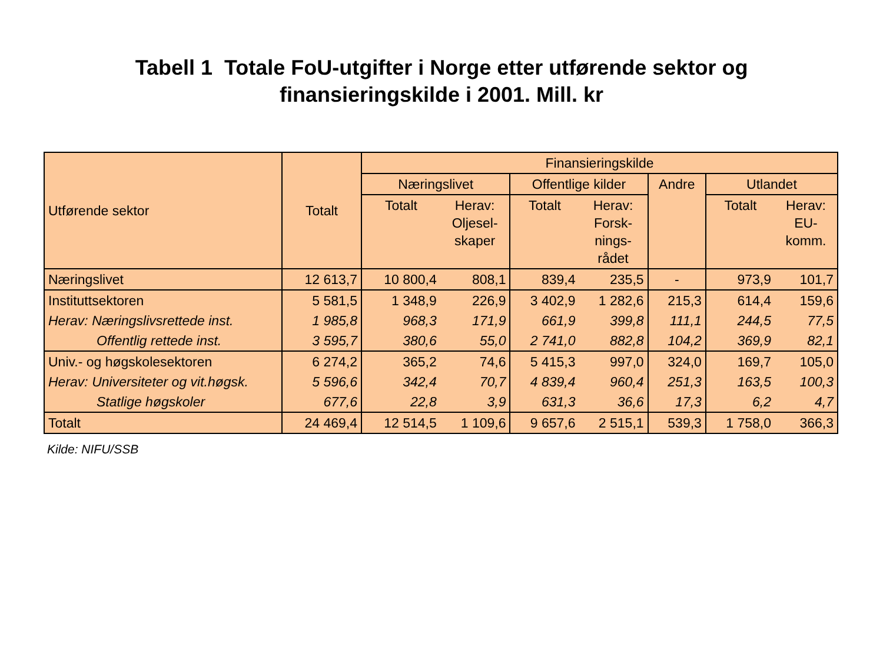Tabell 1 Totale FoU-utgifter i Norge etter utførende sektor og
finansieringskilde i 2001. Mill. kr
| Utførende sektor | Totalt | Finansieringskilde | | | | | | |
| --- | --- | --- | --- | --- | --- | --- | --- | --- |
| | | Næringslivet | | Offentlige kilder | | Andre | Utlandet | |
| | | Totalt | Herav: Oljesel- skaper | Totalt | Herav: Forsk- nings- rådet | | Totalt | Herav: EU- komm. |
| Næringslivet | 12 613,7 | 10 800,4 | 808,1 | 839,4 | 235,5 | - | 973,9 | 101,7 |
| Instituttsektoren | 5 581,5 | 1 348,9 | 226,9 | 3 402,9 | 1 282,6 | 215,3 | 614,4 | 159,6 |
| Herav: Næringslivsrettede inst. | 1 985,8 | 968,3 | 171,9 | 661,9 | 399,8 | 111,1 | 244,5 | 77,5 |
| Offentlig rettede inst. | 3 595,7 | 380,6 | 55,0 | 2 741,0 | 882,8 | 104,2 | 369,9 | 82,1 |
| Univ.- og høgskolesektoren | 6 274,2 | 365,2 | 74,6 | 5 415,3 | 997,0 | 324,0 | 169,7 | 105,0 |
| Herav: Universiteter og vit.høgsk. | 5 596,6 | 342,4 | 70,7 | 4 839,4 | 960,4 | 251,3 | 163,5 | 100,3 |
| Statlige høgskoler | 677,6 | 22,8 | 3,9 | 631,3 | 36,6 | 17,3 | 6,2 | 4,7 |
| Totalt | 24 469,4 | 12 514,5 | 1 109,6 | 9 657,6 | 2 515,1 | 539,3 | 1 758,0 | 366,3 |
Kilde: NIFU/SSB